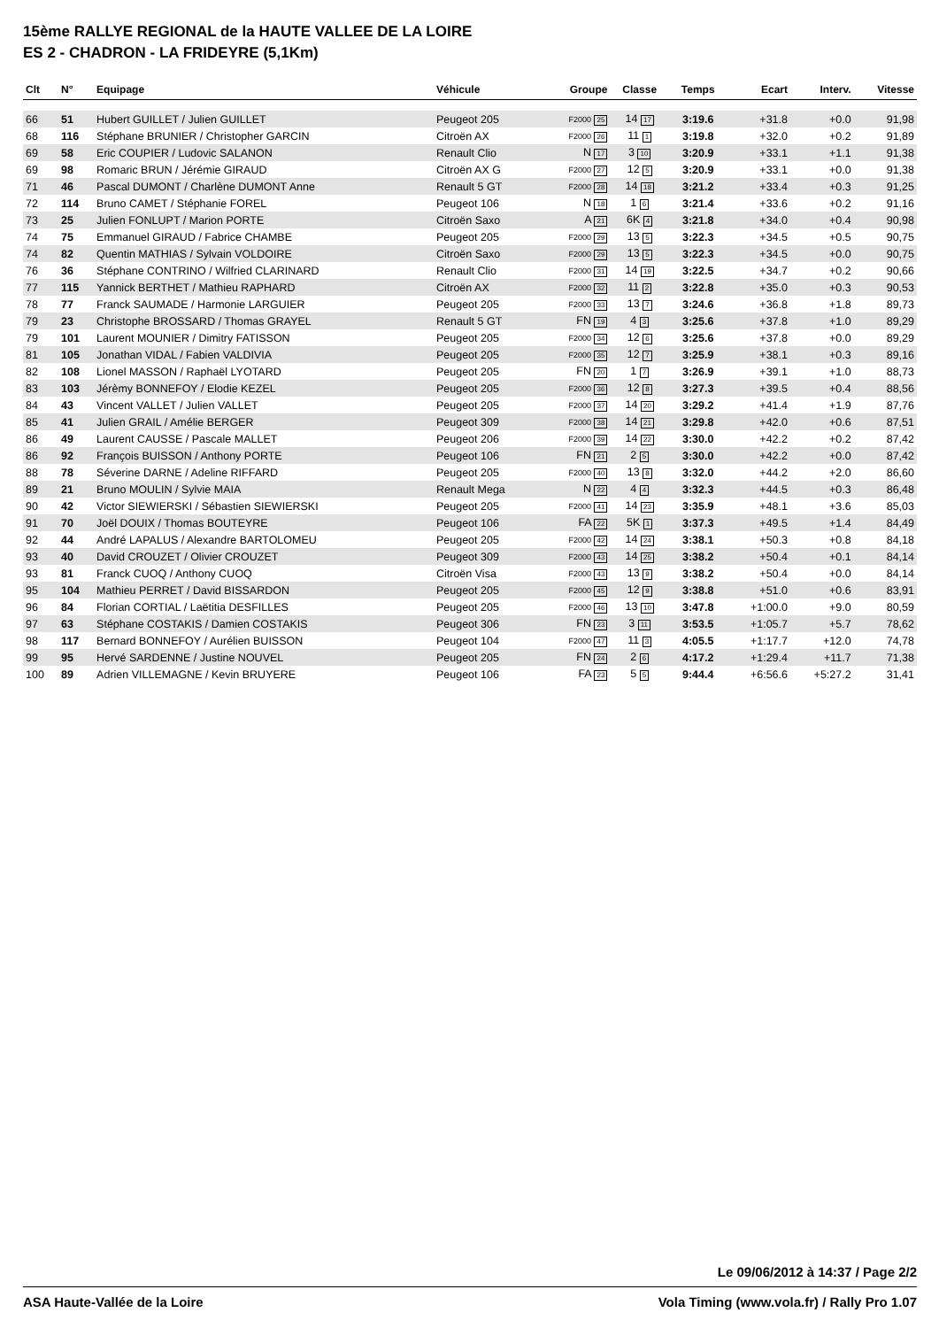15ème RALLYE REGIONAL de la HAUTE VALLEE DE LA LOIRE
ES 2 - CHADRON - LA FRIDEYRE (5,1Km)
| Clt | N° | Equipage | Véhicule | Groupe | Classe | Temps | Ecart | Interv. | Vitesse |
| --- | --- | --- | --- | --- | --- | --- | --- | --- | --- |
| 66 | 51 | Hubert GUILLET / Julien GUILLET | Peugeot 205 | F2000 25 | 14 17 | 3:19.6 | +31.8 | +0.0 | 91,98 |
| 68 | 116 | Stéphane BRUNIER / Christopher GARCIN | Citroën AX | F2000 26 | 11 1 | 3:19.8 | +32.0 | +0.2 | 91,89 |
| 69 | 58 | Eric COUPIER / Ludovic SALANON | Renault Clio | N 17 | 3 10 | 3:20.9 | +33.1 | +1.1 | 91,38 |
| 69 | 98 | Romaric BRUN / Jérémie GIRAUD | Citroën AX G | F2000 27 | 12 5 | 3:20.9 | +33.1 | +0.0 | 91,38 |
| 71 | 46 | Pascal DUMONT / Charlène DUMONT Anne | Renault 5 GT | F2000 28 | 14 18 | 3:21.2 | +33.4 | +0.3 | 91,25 |
| 72 | 114 | Bruno CAMET / Stéphanie FOREL | Peugeot 106 | N 18 | 1 6 | 3:21.4 | +33.6 | +0.2 | 91,16 |
| 73 | 25 | Julien FONLUPT / Marion PORTE | Citroën Saxo | A 21 | 6K 4 | 3:21.8 | +34.0 | +0.4 | 90,98 |
| 74 | 75 | Emmanuel GIRAUD / Fabrice CHAMBE | Peugeot 205 | F2000 29 | 13 5 | 3:22.3 | +34.5 | +0.5 | 90,75 |
| 74 | 82 | Quentin MATHIAS / Sylvain VOLDOIRE | Citroën Saxo | F2000 29 | 13 5 | 3:22.3 | +34.5 | +0.0 | 90,75 |
| 76 | 36 | Stéphane CONTRINO / Wilfried CLARINARD | Renault Clio | F2000 31 | 14 19 | 3:22.5 | +34.7 | +0.2 | 90,66 |
| 77 | 115 | Yannick BERTHET / Mathieu RAPHARD | Citroën AX | F2000 32 | 11 2 | 3:22.8 | +35.0 | +0.3 | 90,53 |
| 78 | 77 | Franck SAUMADE / Harmonie LARGUIER | Peugeot 205 | F2000 33 | 13 7 | 3:24.6 | +36.8 | +1.8 | 89,73 |
| 79 | 23 | Christophe BROSSARD / Thomas GRAYEL | Renault 5 GT | FN 19 | 4 3 | 3:25.6 | +37.8 | +1.0 | 89,29 |
| 79 | 101 | Laurent MOUNIER / Dimitry FATISSON | Peugeot 205 | F2000 34 | 12 6 | 3:25.6 | +37.8 | +0.0 | 89,29 |
| 81 | 105 | Jonathan VIDAL / Fabien VALDIVIA | Peugeot 205 | F2000 35 | 12 7 | 3:25.9 | +38.1 | +0.3 | 89,16 |
| 82 | 108 | Lionel MASSON / Raphaël LYOTARD | Peugeot 205 | FN 20 | 1 7 | 3:26.9 | +39.1 | +1.0 | 88,73 |
| 83 | 103 | Jérèmy BONNEFOY / Elodie KEZEL | Peugeot 205 | F2000 36 | 12 8 | 3:27.3 | +39.5 | +0.4 | 88,56 |
| 84 | 43 | Vincent VALLET / Julien VALLET | Peugeot 205 | F2000 37 | 14 20 | 3:29.2 | +41.4 | +1.9 | 87,76 |
| 85 | 41 | Julien GRAIL / Amélie BERGER | Peugeot 309 | F2000 38 | 14 21 | 3:29.8 | +42.0 | +0.6 | 87,51 |
| 86 | 49 | Laurent CAUSSE / Pascale MALLET | Peugeot 206 | F2000 39 | 14 22 | 3:30.0 | +42.2 | +0.2 | 87,42 |
| 86 | 92 | François BUISSON / Anthony PORTE | Peugeot 106 | FN 21 | 2 5 | 3:30.0 | +42.2 | +0.0 | 87,42 |
| 88 | 78 | Séverine DARNE / Adeline RIFFARD | Peugeot 205 | F2000 40 | 13 8 | 3:32.0 | +44.2 | +2.0 | 86,60 |
| 89 | 21 | Bruno MOULIN / Sylvie MAIA | Renault Mega | N 22 | 4 4 | 3:32.3 | +44.5 | +0.3 | 86,48 |
| 90 | 42 | Victor SIEWIERSKI / Sébastien SIEWIERSKI | Peugeot 205 | F2000 41 | 14 23 | 3:35.9 | +48.1 | +3.6 | 85,03 |
| 91 | 70 | Joël DOUIX / Thomas BOUTEYRE | Peugeot 106 | FA 22 | 5K 1 | 3:37.3 | +49.5 | +1.4 | 84,49 |
| 92 | 44 | André LAPALUS / Alexandre BARTOLOMEU | Peugeot 205 | F2000 42 | 14 24 | 3:38.1 | +50.3 | +0.8 | 84,18 |
| 93 | 40 | David CROUZET / Olivier CROUZET | Peugeot 309 | F2000 43 | 14 25 | 3:38.2 | +50.4 | +0.1 | 84,14 |
| 93 | 81 | Franck CUOQ / Anthony CUOQ | Citroën Visa | F2000 43 | 13 9 | 3:38.2 | +50.4 | +0.0 | 84,14 |
| 95 | 104 | Mathieu PERRET / David BISSARDON | Peugeot 205 | F2000 45 | 12 9 | 3:38.8 | +51.0 | +0.6 | 83,91 |
| 96 | 84 | Florian CORTIAL / Laëtitia DESFILLES | Peugeot 205 | F2000 46 | 13 10 | 3:47.8 | +1:00.0 | +9.0 | 80,59 |
| 97 | 63 | Stéphane COSTAKIS / Damien COSTAKIS | Peugeot 306 | FN 23 | 3 11 | 3:53.5 | +1:05.7 | +5.7 | 78,62 |
| 98 | 117 | Bernard BONNEFOY / Aurélien BUISSON | Peugeot 104 | F2000 47 | 11 3 | 4:05.5 | +1:17.7 | +12.0 | 74,78 |
| 99 | 95 | Hervé SARDENNE / Justine NOUVEL | Peugeot 205 | FN 24 | 2 6 | 4:17.2 | +1:29.4 | +11.7 | 71,38 |
| 100 | 89 | Adrien VILLEMAGNE / Kevin BRUYERE | Peugeot 106 | FA 23 | 5 5 | 9:44.4 | +6:56.6 | +5:27.2 | 31,41 |
Le 09/06/2012 à 14:37 / Page 2/2
ASA Haute-Vallée de la Loire Vola Timing (www.vola.fr) / Rally Pro 1.07